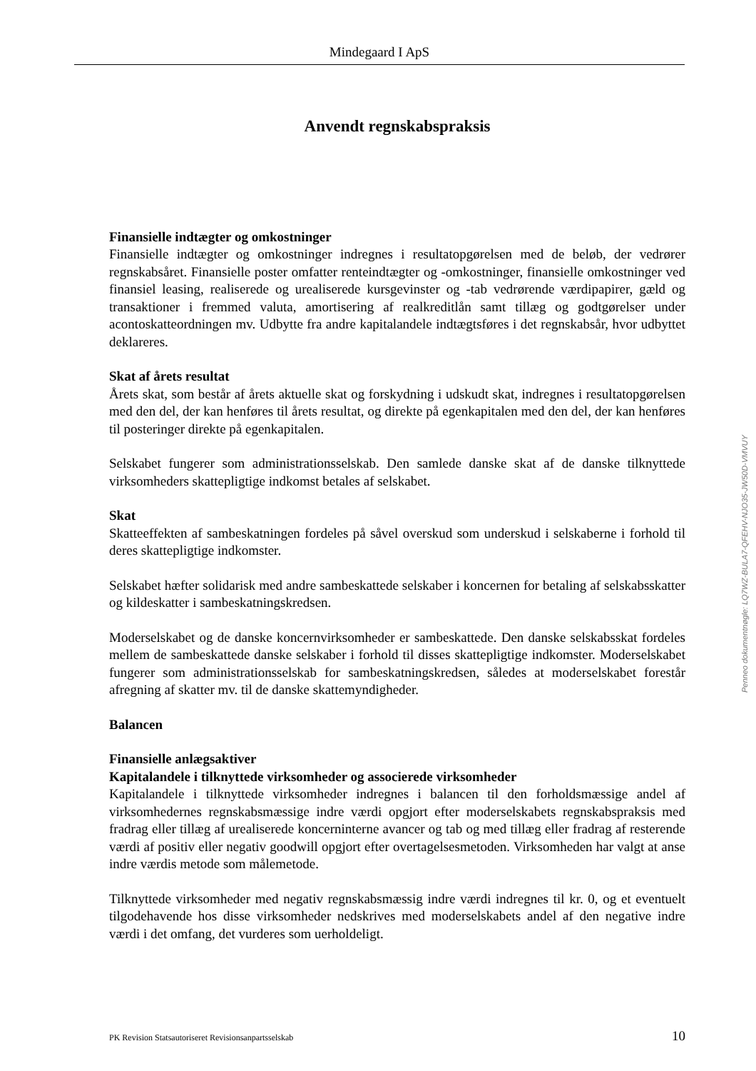Mindegaard I ApS
Anvendt regnskabspraksis
Finansielle indtægter og omkostninger
Finansielle indtægter og omkostninger indregnes i resultatopgørelsen med de beløb, der vedrører regnskabsåret. Finansielle poster omfatter renteindtægter og -omkostninger, finansielle omkostninger ved finansiel leasing, realiserede og urealiserede kursgevinster og -tab vedrørende værdipapirer, gæld og transaktioner i fremmed valuta, amortisering af realkreditlån samt tillæg og godtgørelser under acontoskatteordningen mv. Udbytte fra andre kapitalandele indtægtsføres i det regnskabsår, hvor udbyttet deklareres.
Skat af årets resultat
Årets skat, som består af årets aktuelle skat og forskydning i udskudt skat, indregnes i resultatopgørelsen med den del, der kan henføres til årets resultat, og direkte på egenkapitalen med den del, der kan henføres til posteringer direkte på egenkapitalen.
Selskabet fungerer som administrationsselskab. Den samlede danske skat af de danske tilknyttede virksomheders skattepligtige indkomst betales af selskabet.
Skat
Skatteeffekten af sambeskatningen fordeles på såvel overskud som underskud i selskaberne i forhold til deres skattepligtige indkomster.
Selskabet hæfter solidarisk med andre sambeskattede selskaber i koncernen for betaling af selskabsskatter og kildeskatter i sambeskatningskredsen.
Moderselskabet og de danske koncernvirksomheder er sambeskattede. Den danske selskabsskat fordeles mellem de sambeskattede danske selskaber i forhold til disses skattepligtige indkomster. Moderselskabet fungerer som administrationsselskab for sambeskatningskredsen, således at moderselskabet forestår afregning af skatter mv. til de danske skattemyndigheder.
Balancen
Finansielle anlægsaktiver
Kapitalandele i tilknyttede virksomheder og associerede virksomheder
Kapitalandele i tilknyttede virksomheder indregnes i balancen til den forholdsmæssige andel af virksomhedernes regnskabsmæssige indre værdi opgjort efter moderselskabets regnskabspraksis med fradrag eller tillæg af urealiserede koncerninterne avancer og tab og med tillæg eller fradrag af resterende værdi af positiv eller negativ goodwill opgjort efter overtagelsesmetoden. Virksomheden har valgt at anse indre værdis metode som målemetode.
Tilknyttede virksomheder med negativ regnskabsmæssig indre værdi indregnes til kr. 0, og et eventuelt tilgodehavende hos disse virksomheder nedskrives med moderselskabets andel af den negative indre værdi i det omfang, det vurderes som uerholdeligt.
Penneo dokumentnøgle: LQ7WZ-BULA7-QFEHV-NJO35-JW50D-VMVUY
PK Revision Statsautoriseret Revisionsanpartsselskab 10